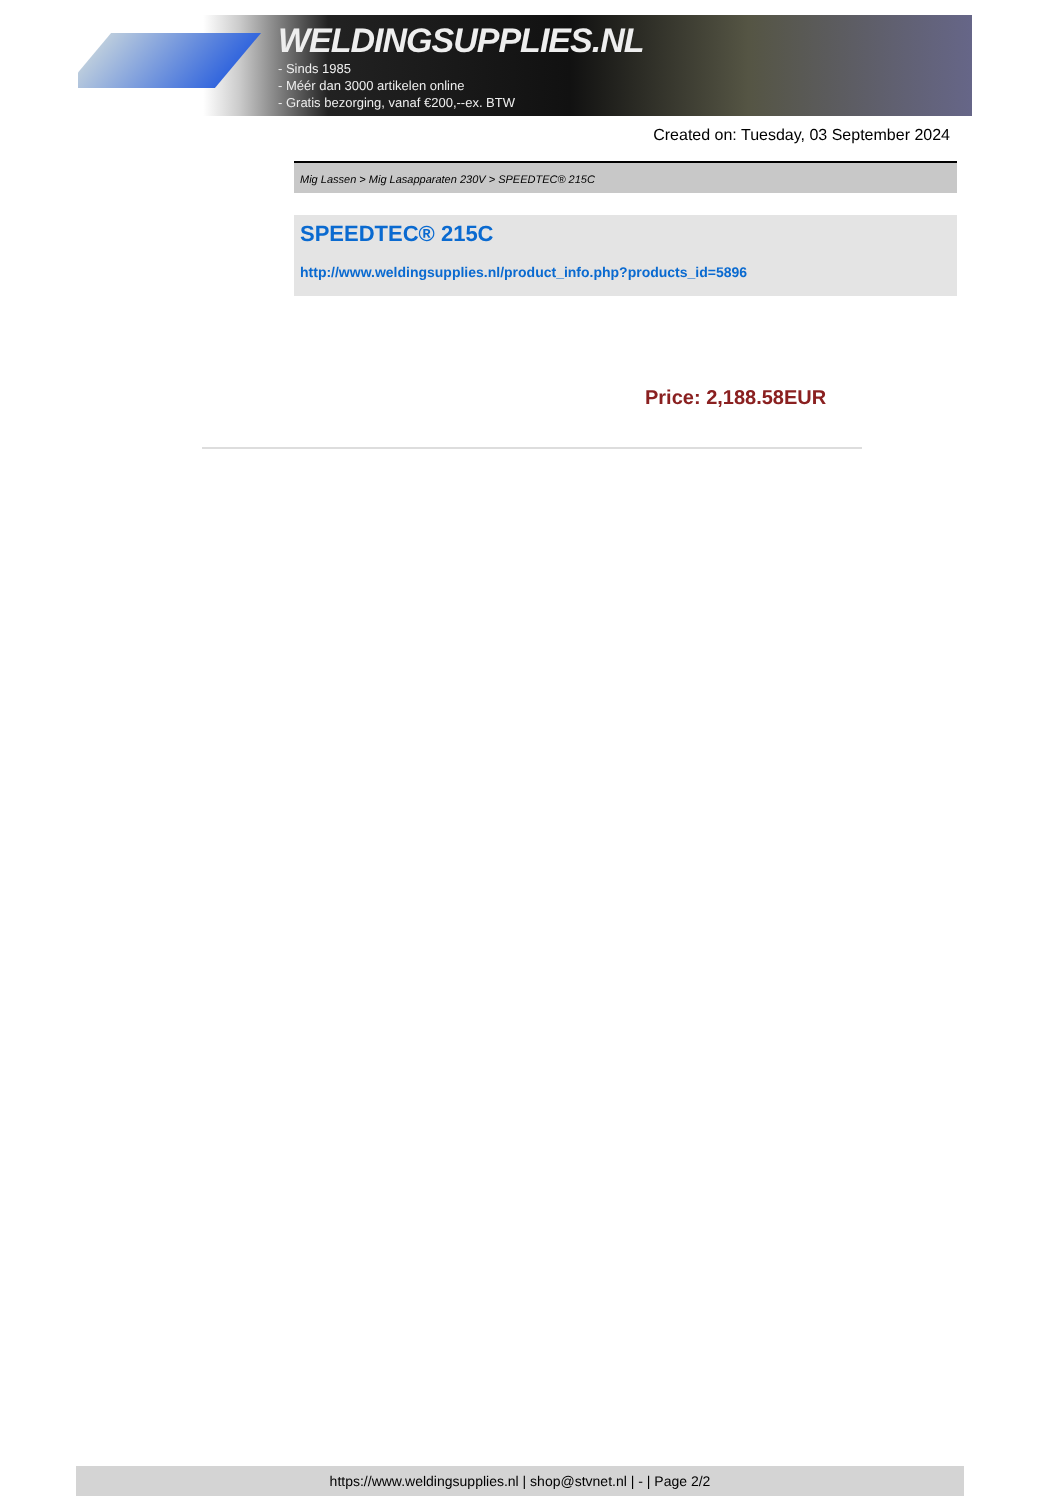WELDINGSUPPLIES.NL
- Sinds 1985
- Méér dan 3000 artikelen online
- Gratis bezorging, vanaf €200,--ex. BTW
Created on: Tuesday, 03 September 2024
Mig Lassen > Mig Lasapparaten 230V > SPEEDTEC® 215C
SPEEDTEC® 215C
http://www.weldingsupplies.nl/product_info.php?products_id=5896
Price: 2,188.58EUR
https://www.weldingsupplies.nl | shop@stvnet.nl | - | Page 2/2